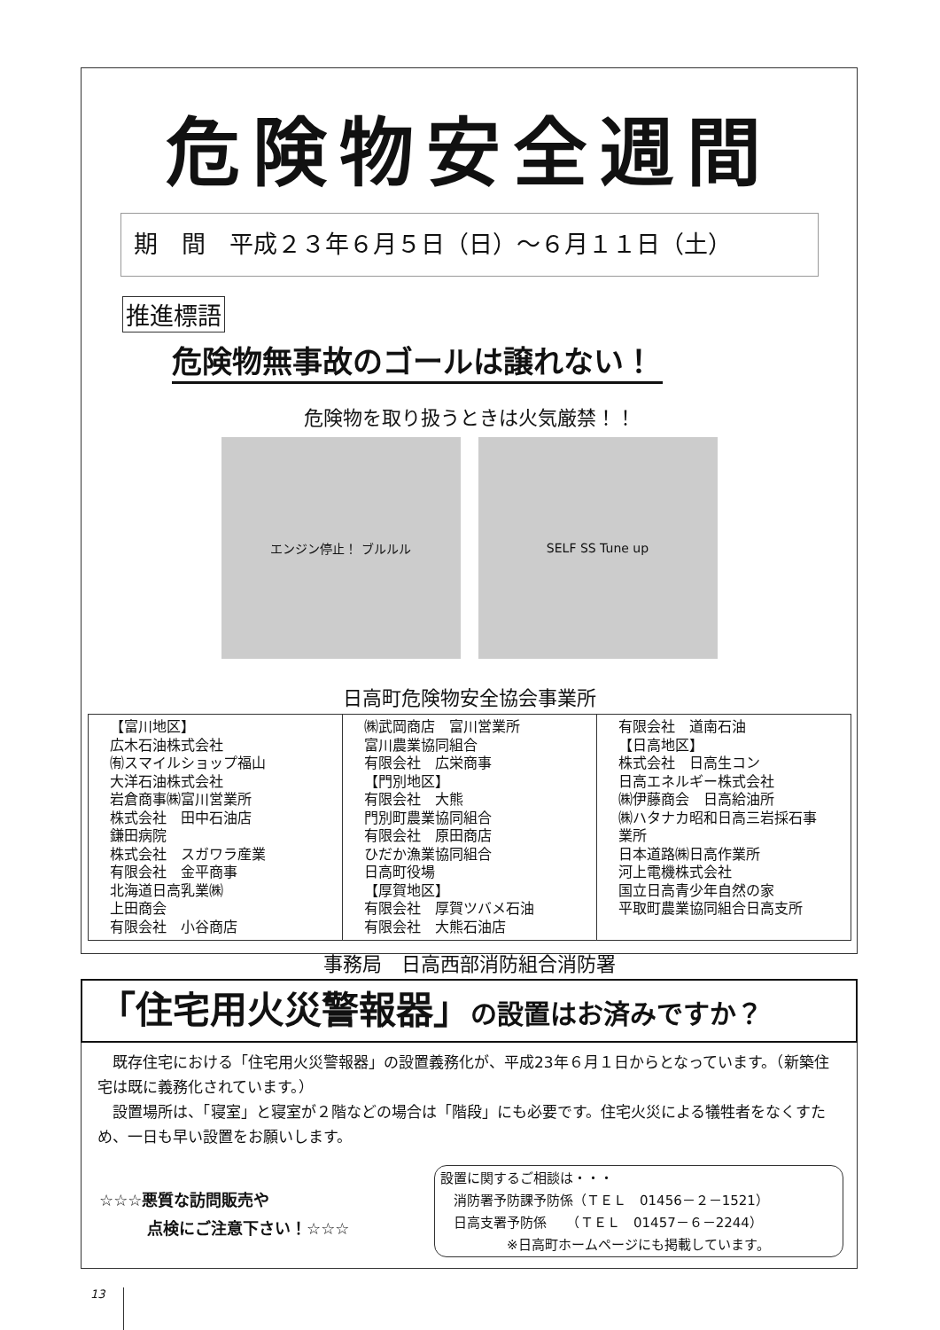危険物安全週間
期　間　平成２３年６月５日（日）～６月１１日（土）
推進標語
危険物無事故のゴールは譲れない！
危険物を取り扱うときは火気厳禁！！
エンジン停止！ ブルルル SELF SS Tune up
日高町危険物安全協会事業所
| 【富川地区】 広木石油株式会社 ㈲スマイルショップ福山 大洋石油株式会社 岩倉商事㈱富川営業所 株式会社 田中石油店 鎌田病院 株式会社 スガワラ産業 有限会社 金平商事 北海道日高乳業㈱ 上田商会 有限会社 小谷商店 | ㈱武岡商店 富川営業所 富川農業協同組合 有限会社 広栄商事 【門別地区】 有限会社 大熊 門別町農業協同組合 有限会社 原田商店 ひだか漁業協同組合 日高町役場 【厚賀地区】 有限会社 厚賀ツバメ石油 有限会社 大熊石油店 | 有限会社 道南石油 【日高地区】 株式会社 日高生コン 日高エネルギー株式会社 ㈱伊藤商会 日高給油所 ㈱ハタナカ昭和日高三岩採石事業所 日本道路㈱日高作業所 河上電機株式会社 国立日高青少年自然の家 平取町農業協同組合日高支所 |
事務局　日高西部消防組合消防署
「住宅用火災警報器」の設置はお済みですか？
　既存住宅における「住宅用火災警報器」の設置義務化が、平成23年６月１日からとなっています。（新築住宅は既に義務化されています。）
　設置場所は、「寝室」と寝室が２階などの場合は「階段」にも必要です。住宅火災による犠牲者をなくすため、一日も早い設置をお願いします。
☆☆☆悪質な訪問販売や
　　　点検にご注意下さい！☆☆☆
設置に関するご相談は・・・
　消防署予防課予防係（ＴＥＬ　01456－２－1521）
　日高支署予防係　　（ＴＥＬ　01457－６－2244）
　　　　　※日高町ホームページにも掲載しています。
13